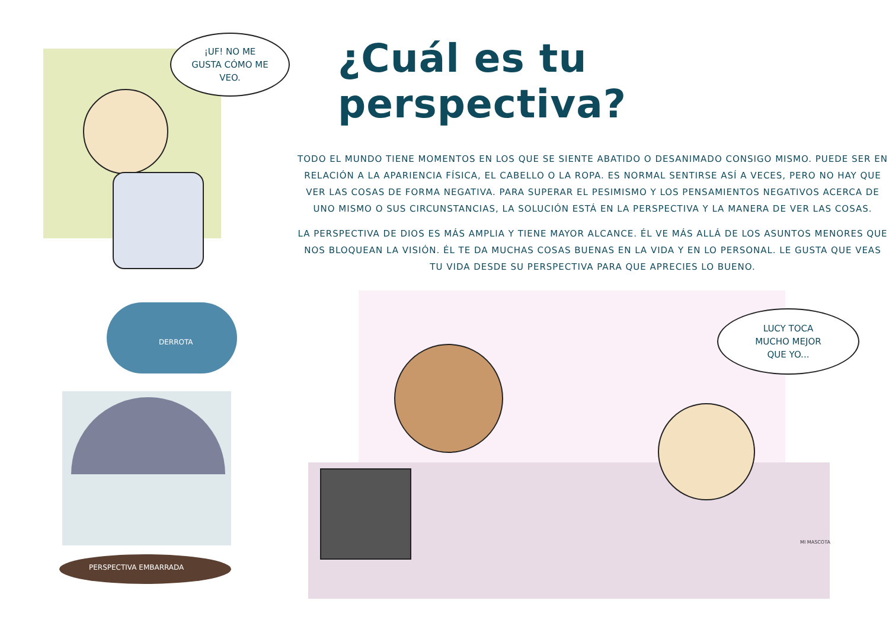¡UF! NO ME
GUSTA CÓMO ME
VEO.
¿Cuál es tu perspectiva?
TODO EL MUNDO TIENE MOMENTOS EN LOS QUE SE SIENTE ABATIDO O DESANIMADO CONSIGO MISMO. PUEDE SER EN RELACIÓN A LA APARIENCIA FÍSICA, EL CABELLO O LA ROPA. ES NORMAL SENTIRSE ASÍ A VECES, PERO NO HAY QUE VER LAS COSAS DE FORMA NEGATIVA. PARA SUPERAR EL PESIMISMO Y LOS PENSAMIENTOS NEGATIVOS ACERCA DE UNO MISMO O SUS CIRCUNSTANCIAS, LA SOLUCIÓN ESTÁ EN LA PERSPECTIVA Y LA MANERA DE VER LAS COSAS.
LA PERSPECTIVA DE DIOS ES MÁS AMPLIA Y TIENE MAYOR ALCANCE. ÉL VE MÁS ALLÁ DE LOS ASUNTOS MENORES QUE NOS BLOQUEAN LA VISIÓN. ÉL TE DA MUCHAS COSAS BUENAS EN LA VIDA Y EN LO PERSONAL. LE GUSTA QUE VEAS TU VIDA DESDE SU PERSPECTIVA PARA QUE APRECIES LO BUENO.
DERROTA
PERSPECTIVA EMBARRADA
LUCY TOCA
MUCHO MEJOR
QUE YO...
MI MASCOTA